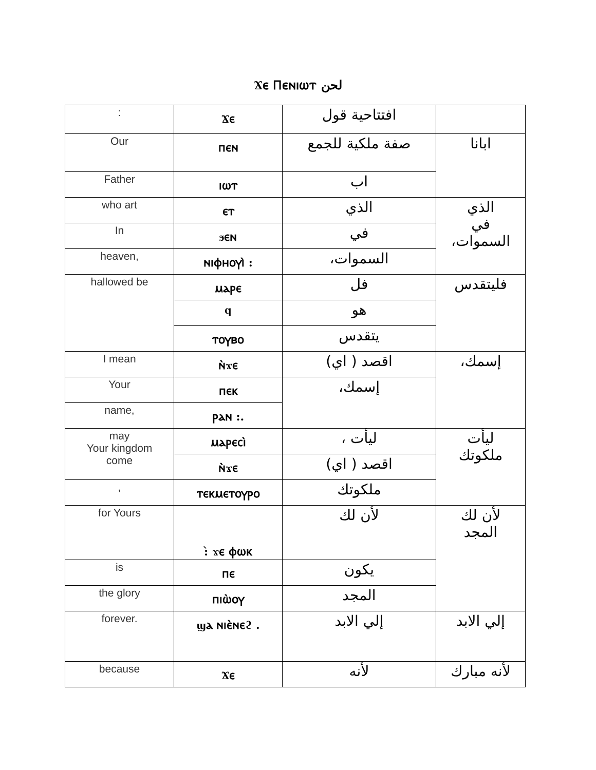Ϫⲉ Ⲡⲉⲛⲓⲱⲧ لحن
| : | Ϫⲉ | افتتاحية قول | |
| Our | ⲡⲉⲛ | صفة ملكية للجمع | ابانا |
| Father | ⲓⲱⲧ | اب | |
| who art | ⲉⲧ | الذي | الذي في السموات، |
| In | ϧⲉⲛ | في | |
| heaven, | ⲛⲓⲫⲏⲟⲩⲓ̀ : | السموات، | |
| hallowed be | ⲙⲁⲣⲉ | فل | فليتقدس |
| | ϥ | هو | |
| | ⲧⲟⲩⲃⲟ | يتقدس | |
| I mean | ⲛ̀ϫⲉ | اقصد ( اي) | إسمك، |
| Your | ⲡⲉⲕ | إسمك، | |
| name, | ⲣⲁⲛ :. | | |
| may Your kingdom come | ⲙⲁⲣⲉⲥⲓ̀ | ليأت ، | ليأت ملكوتك |
| | ⲛ̀ϫⲉ | اقصد ( اي) | |
| , | ⲧⲉⲕⲙⲉⲧⲟⲩⲣⲟ | ملكوتك | |
| for Yours | :̀ ϫⲉ ⲫⲱⲕ | لأن لك | لأن لك المجد |
| is | ⲡⲉ | يكون | |
| the glory | ⲡⲓⲱ̀ⲟⲩ | المجد | |
| forever. | ϣⲁ ⲛⲓⲉ̀ⲛⲉϩ . | إلي الابد | إلي الابد |
| because | Ϫⲉ | لأنه | لأنه مبارك |